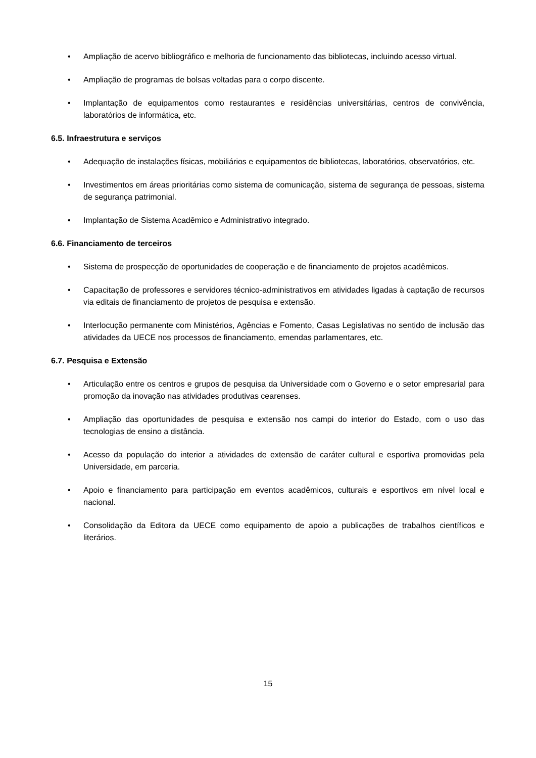• Ampliação de acervo bibliográfico e melhoria de funcionamento das bibliotecas, incluindo acesso virtual.
• Ampliação de programas de bolsas voltadas para o corpo discente.
• Implantação de equipamentos como restaurantes e residências universitárias, centros de convivência, laboratórios de informática, etc.
6.5. Infraestrutura e serviços
• Adequação de instalações físicas, mobiliários e equipamentos de bibliotecas, laboratórios, observatórios, etc.
• Investimentos em áreas prioritárias como sistema de comunicação, sistema de segurança de pessoas, sistema de segurança patrimonial.
• Implantação de Sistema Acadêmico e Administrativo integrado.
6.6. Financiamento de terceiros
• Sistema de prospecção de oportunidades de cooperação e de financiamento de projetos acadêmicos.
• Capacitação de professores e servidores técnico-administrativos em atividades ligadas à captação de recursos via editais de financiamento de projetos de pesquisa e extensão.
• Interlocução permanente com Ministérios, Agências e Fomento, Casas Legislativas no sentido de inclusão das atividades da UECE nos processos de financiamento, emendas parlamentares, etc.
6.7. Pesquisa e Extensão
• Articulação entre os centros e grupos de pesquisa da Universidade com o Governo e o setor empresarial para promoção da inovação nas atividades produtivas cearenses.
• Ampliação das oportunidades de pesquisa e extensão nos campi do interior do Estado, com o uso das tecnologias de ensino a distância.
• Acesso da população do interior a atividades de extensão de caráter cultural e esportiva promovidas pela Universidade, em parceria.
• Apoio e financiamento para participação em eventos acadêmicos, culturais e esportivos em nível local e nacional.
• Consolidação da Editora da UECE como equipamento de apoio a publicações de trabalhos científicos e literários.
15